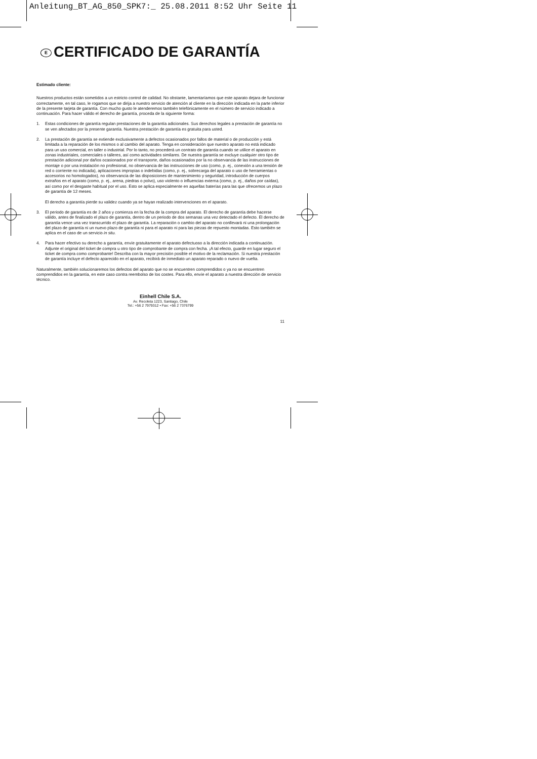Anleitung_BT_AG_850_SPK7:_ 25.08.2011 8:52 Uhr Seite 11
E CERTIFICADO DE GARANTÍA
Estimado cliente:
Nuestros productos están sometidos a un estricto control de calidad. No obstante, lamentaríamos que este aparato dejara de funcionar correctamente, en tal caso, le rogamos que se dirija a nuestro servicio de atención al cliente en la dirección indicada en la parte inferior de la presente tarjeta de garantía. Con mucho gusto le atenderemos también telefónicamente en el número de servicio indicado a continuación. Para hacer válido el derecho de garantía, proceda de la siguiente forma:
1. Estas condiciones de garantía regulan prestaciones de la garantía adicionales. Sus derechos legales a prestación de garantía no se ven afectados por la presente garantía. Nuestra prestación de garantía es gratuita para usted.
2. La prestación de garantía se extiende exclusivamente a defectos ocasionados por fallos de material o de producción y está limitada a la reparación de los mismos o al cambio del aparato. Tenga en consideración que nuestro aparato no está indicado para un uso comercial, en taller o industrial. Por lo tanto, no procederá un contrato de garantía cuando se utilice el aparato en zonas industriales, comerciales o talleres, así como actividades similares. De nuestra garantía se excluye cualquier otro tipo de prestación adicional por daños ocasionados por el transporte, daños ocasionados por la no observancia de las instrucciones de montaje o por una instalación no profesional, no observancia de las instrucciones de uso (como, p. ej., conexión a una tensión de red o corriente no indicada), aplicaciones impropias o indebidas (como, p. ej., sobrecarga del aparato o uso de herramientas o accesorios no homologados), no observancia de las disposiciones de mantenimiento y seguridad, introducción de cuerpos extraños en el aparato (como, p. ej., arena, piedras o polvo), uso violento o influencias externa (como, p. ej., daños por caídas), así como por el desgaste habitual por el uso. Esto se aplica especialmente en aquellas baterías para las que ofrecemos un plazo de garantía de 12 meses.
El derecho a garantía pierde su validez cuando ya se hayan realizado intervenciones en el aparato.
3. El periodo de garantía es de 2 años y comienza en la fecha de la compra del aparato. El derecho de garantía debe hacerse válido, antes de finalizado el plazo de garantía, dentro de un periodo de dos semanas una vez detectado el defecto. El derecho de garantía vence una vez transcurrido el plazo de garantía. La reparación o cambio del aparato no conllevará ni una prolongación del plazo de garantía ni un nuevo plazo de garantía ni para el aparato ni para las piezas de repuesto montadas. Esto también se aplica en el caso de un servicio in situ.
4. Para hacer efectivo su derecho a garantía, envíe gratuitamente el aparato defectuoso a la dirección indicada a continuación. Adjunte el original del ticket de compra u otro tipo de comprobante de compra con fecha. ¡A tal efecto, guarde en lugar seguro el ticket de compra como comprobante! Describa con la mayor precisión posible el motivo de la reclamación. Si nuestra prestación de garantía incluye el defecto aparecido en el aparato, recibirá de inmediato un aparato reparado o nuevo de vuelta.
Naturalmente, también solucionaremos los defectos del aparato que no se encuentren comprendidos o ya no se encuentren comprendidos en la garantía, en este caso contra reembolso de los costes. Para ello, envíe el aparato a nuestra dirección de servicio técnico.
Einhell Chile S.A.
Av. Recoleta 1223, Santiago, Chile
Tel.: +56 2 7979312 • Fax: +56 2 7376799
11